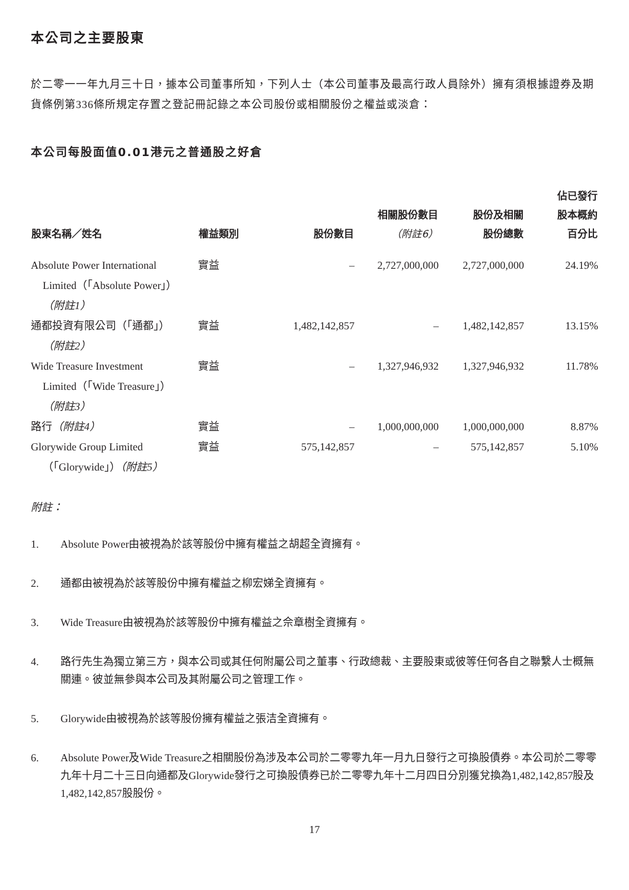本公司之主要股東
於二零一一年九月三十日，據本公司董事所知，下列人士（本公司董事及最高行政人員除外）擁有須根據證券及期貨條例第336條所規定存置之登記冊記錄之本公司股份或相關股份之權益或淡倉：
本公司每股面值0.01港元之普通股之好倉
| 股東名稱／姓名 | 權益類別 | 股份數目 | 相關股份數目 （附註6） | 股份及相關 股份總數 | 佔已發行 股本概約 百分比 |
| --- | --- | --- | --- | --- | --- |
| Absolute Power International Limited（「Absolute Power」） （附註1） | 實益 | – | 2,727,000,000 | 2,727,000,000 | 24.19% |
| 通都投資有限公司（「通都」） （附註2） | 實益 | 1,482,142,857 | – | 1,482,142,857 | 13.15% |
| Wide Treasure Investment Limited（「Wide Treasure」） （附註3） | 實益 | – | 1,327,946,932 | 1,327,946,932 | 11.78% |
| 路行 （附註4） | 實益 | – | 1,000,000,000 | 1,000,000,000 | 8.87% |
| Glorywide Group Limited （「Glorywide」） （附註5） | 實益 | 575,142,857 | – | 575,142,857 | 5.10% |
附註：
1. Absolute Power由被視為於該等股份中擁有權益之胡超全資擁有。
2. 通都由被視為於該等股份中擁有權益之柳宏娣全資擁有。
3. Wide Treasure由被視為於該等股份中擁有權益之佘章樹全資擁有。
4. 路行先生為獨立第三方，與本公司或其任何附屬公司之董事、行政總裁、主要股東或彼等任何各自之聯繫人士概無關連。彼並無參與本公司及其附屬公司之管理工作。
5. Glorywide由被視為於該等股份擁有權益之張洁全資擁有。
6. Absolute Power及Wide Treasure之相關股份為涉及本公司於二零零九年一月九日發行之可換股債券。本公司於二零零九年十月二十三日向通都及Glorywide發行之可換股債券已於二零零九年十二月四日分別獲兌換為1,482,142,857股及1,482,142,857股股份。
17